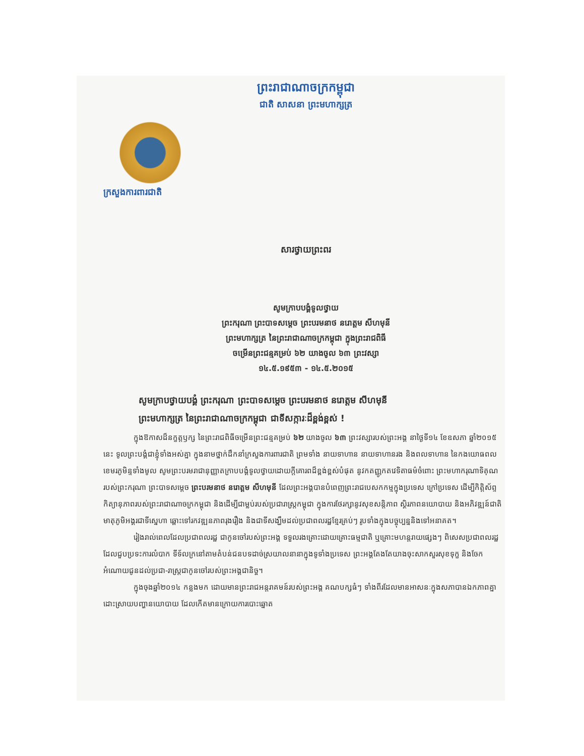ព្រះរាជាណាចក្រកម្ពុជា
ជាតិ សាសនា ព្រះមហាក្សត្រ
ក្រសួងការពារជាតិ
សារថ្វាយព្រះពរ
សូមក្រាបបង្គំទូលថ្វាយ
ព្រះករុណា ព្រះបាទសម្តេច ព្រះបរមនាថ នរោត្តម សីហមុនី
ព្រះមហាក្សត្រ នៃព្រះរាជាណាចក្រកម្ពុជា ក្នុងព្រះរាជពិធី
ចម្រើនព្រះជន្មគម្រប់ ៦២ យាងចូល ៦៣ ព្រះវស្សា
១៤.៥.១៩៥៣ - ១៤.៥.២០១៥
សូមក្រាបថ្វាយបង្គំ ព្រះករុណា ព្រះបាទសម្តេច ព្រះបរមនាថ នរោត្តម សីហមុនី
ព្រះមហាក្សត្រ នៃព្រះរាជាណាចក្រកម្ពុជា ជាទីសក្ការៈដ៏ខ្ពង់ខ្ពស់ !
ក្នុងឱកាសដ៏នក្ខត្តឫក្ស នៃព្រះរាជពិធីចម្រើនព្រះជន្មគម្រប់ ៦២ យាងចូល ៦៣ ព្រះវស្សារបស់ព្រះអង្គ នាថ្ងៃទី១៤ ខែឧសភា ឆ្នាំ២០១៥ នេះ ទូលព្រះបង្គំជាខ្ញុំទាំងអស់គ្នា ក្នុងនាមថ្នាក់ដឹកនាំក្រសួងការពារជាតិ ព្រមទាំង នាយទាហាន នាយទាហានរង និងពលទាហាន នៃកងយោធពលខេមរភូមិន្ទទាំងមូល សូមព្រះបរមរាជានុញ្ញាតក្រាបបង្គំទូលថ្វាយដោយក្តីគោរពដ៏ខ្ពង់ខ្ពស់បំផុត នូវកតញ្ញូកតវេទិតាធម៌ចំពោះ ព្រះមហាករុណាទិគុណរបស់ព្រះករុណា ព្រះបាទសម្តេច ព្រះបរមនាថ នរោត្តម សីហមុនី ដែលព្រះអង្គបានបំពេញព្រះរាជបេសកកម្មក្នុងប្រទេស ក្រៅប្រទេស ដើម្បីកិត្តិស័ព្ទ កិត្យានុភាពរបស់ព្រះរាជាណាចក្រកម្ពុជា និងដើម្បីជាម្លប់របស់ប្រជារាស្ត្រកម្ពុជា ក្នុងការថែរក្សានូវសុខសន្តិភាព ស្ថិរភាពនយោបាយ និងអភិវឌ្ឍន៍ជាតិមាតុភូមិអង្គរជាទីស្នេហា ឆ្ពោះទៅរកវឌ្ឍនភាពរុងរឿង និងជាទីសង្ឃឹមដល់ប្រជាពលរដ្ឋខ្មែរគ្រប់ៗ រូបទាំងក្នុងបច្ចុប្បន្ននិងទៅអនាគត។
រៀងរាល់ពេលដែលប្រជាពលរដ្ឋ ជាកូនចៅរបស់ព្រះអង្គ ទទួលរងគ្រោះដោយគ្រោះធម្មជាតិ ឬគ្រោះមហន្តរាយផ្សេងៗ ពិសេសប្រជាពលរដ្ឋដែលជួបប្រទះការលំបាក ទីទ័លក្រនៅតាមតំបន់ជនបទដាច់ស្រយាលនានាក្នុងទូទាំងប្រទេស ព្រះអង្គតែងតែយាងចុះសាកសួរសុខទុក្ខ និងចែកអំណោយជូនដល់ប្រជា-រាស្ត្រជាកូនចៅរបស់ព្រះអង្គជានិច្ច។
ក្នុងចុងឆ្នាំ២០១៤ កន្លងមក ដោយមានព្រះរាជអន្តរាគមន៍របស់ព្រះអង្គ គណបក្សធំៗ ទាំងពីរដែលមានអាសនៈក្នុងសភាបានឯកភាពគ្នាដោះស្រាយបញ្ហានយោបាយ ដែលកើតមានក្រោយការបោះឆ្នោត